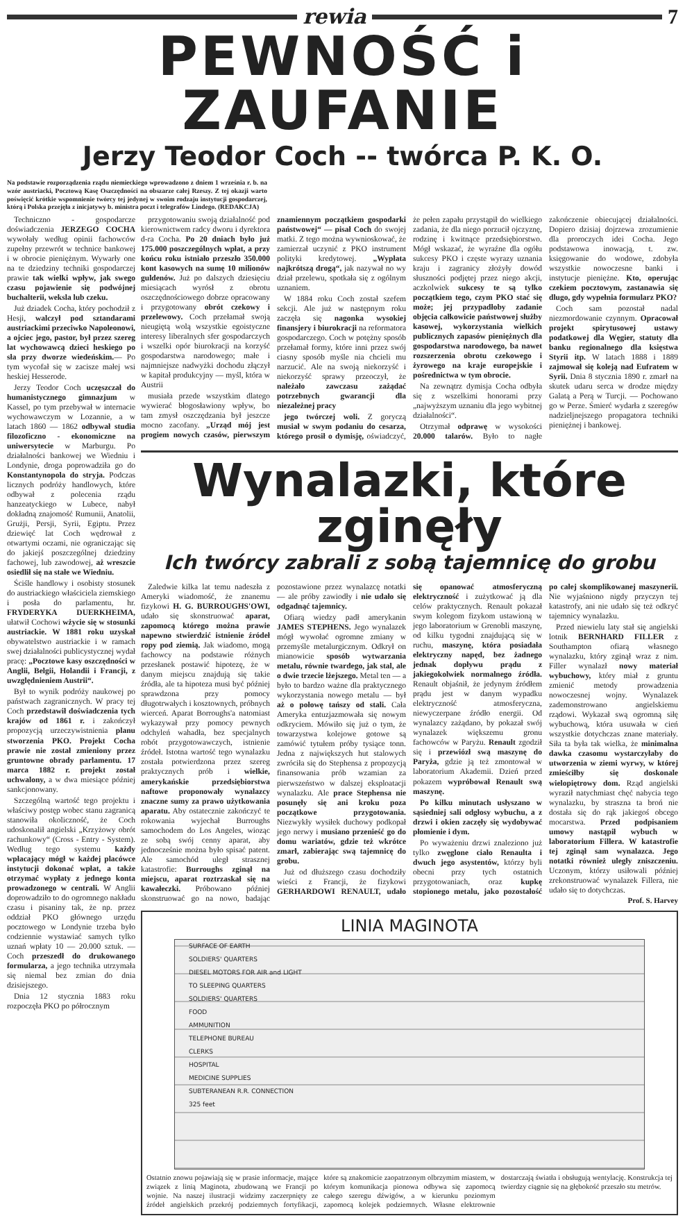rewia 7
PEWNOŚĆ i ZAUFANIE
Jerzy Teodor Coch -- twórca P. K. O.
Na podstawie rozporządzenia rządu niemieckiego wprowadzono z dniem 1 września r. b. na wzór austriacki, Pocztową Kasę Oszczędności na obszarze całej Rzeszy. Z tej okazji warto poświęcić krótkie wspomnienie twórcy tej jedynej w swoim rodzaju instytucji gospodarczej, którą i Polska przejęła z inicjatywy b. ministra poczt i telegrafów Lindego. (REDAKCJA)
Techniczno - gospodarcze doświadczenia JERZEGO COCHA wywołały według opinii fachowców zupełny przewrót w technice bankowej i w obrocie pieniężnym. Wywarły one na te dziedziny techniki gospodarczej prawie tak wielki wpływ, jak swego czasu pojawienie się podwójnej buchalterii, weksla lub czeku.
Już dziadek Cocha, który pochodził z Hesji, walczył pod sztandarami austriackimi przeciwko Napoleonowi, a ojciec jego, pastor, był przez szereg lat wychowawcą dzieci heskiego po sła przy dworze wiedeńskim.— Po tym wycofał się w zacisze małej wsi heskiej Hesserode.
Jerzy Teodor Coch uczęszczał do humanistycznego gimnazjum w Kassel, po tym przebywał w internacie wychowawczym w Lozannie, a w latach 1860 — 1862 odbywał studia filozoficzno - ekonomiczne na uniwersytecie w Marburgu. Po działalności bankowej we Wiedniu i Londynie, droga poprowadziła go do Konstantynopola do stryja. Podczas licznych podróży handlowych, które odbywał z polecenia rządu hanzeatyckiego w Lubece, nabył dokładną znajomość Rumunii, Anatolii, Grużji, Persji, Syrii, Egiptu. Przez dziewięć lat Coch wędrował z otwartymi oczami, nie ograniczając się do jakiejś poszczególnej dziedziny fachowej, lub zawodowej, aż wreszcie osiedlił się na stałe we Wiedniu.
Ściśle handlowy i osobisty stosunek do austriackiego właściciela ziemskiego i posła do parlamentu, hr. FRYDERYKA DUERKHEIMA, ułatwił Cochowi wżycie się w stosunki austriackie. W 1881 roku uzyskał obywatelstwo austriackie i w ramach swej działalności publicystycznej wydał pracę: „Pocztowe kasy oszczędności w Anglii, Belgii, Holandii i Francji, z uwzględnieniem Austrii“.
Był to wynik podróży naukowej po państwach zagranicznych. W pracy tej Coch przedstawił doświadczenia tych krajów od 1861 r. i zakończył propozycją urzeczywistnienia planu stworzenia PKO. Projekt Cocha prawie nie został zmieniony przez gruntowne obrady parlamentu. 17 marca 1882 r. projekt został uchwalony, a w dwa miesiące później sankcjonowany.
Szczególną wartość tego projektu i właściwy postęp wobec stanu zagranicą stanowiła okoliczność, że Coch udoskonalił angielski „Krzyżowy obrót rachunkowy“ (Cross - Entry - System). Według tego systemu każdy wpłacający mógł w każdej placówce instytucji dokonać wpłat, a także otrzymać wypłaty z jednego konta prowadzonego w centrali. W Anglii doprowadziło to do ogromnego nakładu czasu i pisaniny tak, że np. przez oddział PKO głównego urzędu pocztowego w Londynie trzeba było codziennie wystawiać samych tylko uznań wpłaty 10 — 20.000 sztuk. — Coch przeszedł do drukowanego formularza, a jego technika utrzymała się niemal bez zmian do dnia dzisiejszego.
Dnia 12 stycznia 1883 roku rozpoczęła PKO po półrocznym
przygotowaniu swoją działalność pod kierownictwem radcy dworu i dyrektora d-ra Cocha. Po 20 dniach było już 175.000 poszczególnych wpłat, a przy końcu roku istniało przeszło 350.000 kont kasowych na sumę 10 milionów guldenów. Już po dalszych dziesięciu miesiącach wyrósł z obrotu oszczędnościowego dobrze opracowany i przygotowany obrót czekowy i przelewowy. Coch przełamał swoją nieugiętą wolą wszystkie egoistyczne interesy liberalnych sfer gospodarczych i wszelki opór biurokracji na korzyść gospodarstwa narodowego; małe i najmniejsze nadwyżki dochodu złączył w kapitał produkcyjny — myśl, która w Austrii
musiała przede wszystkim dlatego wywierać błogosławiony wpływ, bo tam zmysł oszczędzania był jeszcze mocno zacofany. „Urząd mój jest progiem nowych czasów, pierwszym znamiennym początkiem gospodarki państwowej“ — pisał Coch do swojej matki. Z tego można wywnioskować, że zamierzał uczynić z PKO instrument polityki kredytowej. „Wypłata najkrótszą drogą“, jak nazywał no wy dział przelewu, spotkała się z ogólnym uznaniem.
W 1884 roku Coch został szefem sekcji. Ale już w następnym roku zaczęła się nagonka wysokiej finansjery i biurokracji na reformatora gospodarczego. Coch w potężny sposób przełamał formy, które inni przez swój ciasny sposób myśle nia chcieli mu narzucić. Ale na swoją niekorzyść i niekorzyść sprawy przeoczył, że należało zawczasu zażądać potrzebnych gwarancji dla niezależnej pracy
jego twórczej woli. Z goryczą musiał w swym podaniu do cesarza, którego prosił o dymisję, oświadczyć, że pełen zapału przystąpił do wielkiego zadania, że dla niego porzucił ojczyznę, rodzinę i kwitnące przedsiębiorstwo. Mógł wskazać, że wyraźne dla ogółu sukcesy PKO i częste wyrazy uznania kraju i zagranicy złożyły dowód słuszności podjętej przez niego akcji, aczkolwiek sukcesy te są tylko początkiem tego, czym PKO stać się może; jej przypadłoby zadanie objęcia całkowicie państwowej służby kasowej, wykorzystania wielkich publicznych zapasów pieniężnych dla gospodarstwa narodowego, ba nawet rozszerzenia obrotu czekowego i żyrowego na kraje europejskie i pośrednictwa w tym obrocie.
Na zewnątrz dymisja Cocha odbyła się z wszelkimi honorami przy „najwyższym uznaniu dla jego wybitnej działalności“.
Otrzymał odprawę w wysokości 20.000 talarów. Było to nagłe zakończenie obiecującej działalności. Dopiero dzisiaj dojrzewa zrozumienie dla proroczych idei Cocha. Jego podstawowa inowacją, t. zw. księgowanie do wodowe, zdobyła wszystkie nowoczesne banki i instytucje pieniężne. Kto, operując czekiem pocztowym, zastanawia się dlugo, gdy wypełnia formularz PKO?
Coch sam pozostał nadal niezmordowanie czynnym. Opracował projekt spirytusowej ustawy podatkowej dla Węgier, statuty dla banku regionalnego dla księstwa Styrii itp. W latach 1888 i 1889 zajmował się koleją nad Eufratem w Syrii. Dnia 8 stycznia 1890 r. zmarł na skutek udaru serca w drodze między Galatą a Perą w Turcji. — Pochowano go w Perze. Śmierć wydarła z szeregów nadzieljnejszego propagatora techniki pieniężnej i bankowej.
Wynalazki, które zginęły
Ich twórcy zabrali z sobą tajemnicę do grobu
Zaledwie kilka lat temu nadeszła z Ameryki wiadomość, że znanemu fizykowi H. G. BURROUGHS'OWI, udało się skonstruować aparat, zapomocą którego można prawie napewno stwierdzić istnienie źródeł ropy pod ziemią. Jak wiadomo, mogą fachowcy na podstawie różnych przesłanek postawić hipotezę, że w danym miejscu znajdują się takie źródła, ale ta hipoteza musi być później sprawdzona przy pomocy długotrwałych i kosztownych, próbnych wierceń. Aparat Borroughs'a natomiast wykazywał przy pomocy pewnych odchyleń wahadła, bez specjalnych robót przygotowawczych, istnienie źródeł. Istotna wartość tego wynalazku została potwierdzona przez szereg praktycznych prób i wielkie, amerykańskie przedsiębiorstwa naftowe proponowały wynalazcy znaczne sumy za prawo użytkowania aparatu. Aby ostatecznie zakończyć te rokowania wyjechał Burroughs samochodem do Los Angeles, wioząc ze sobą swój cenny aparat, aby jednocześnie można było spisać patent. Ale samochód uległ strasznej katastrofie: Burroughs zginął na miejscu, aparat roztrzaskał się na kawałeczki. Próbowano później skonstruować go na nowo, badając pozostawione przez wynalazcę notatki — ale próby zawiodły i nie udało się odgadnąć tajemnicy.
Ofiarą wiedzy padł amerykanin JAMES STEPHENS. Jego wynalazek mógł wywołać ogromne zmiany w przemyśle metalurgicznym. Odkrył on mianowicie sposób wytwarzania metalu, równie twardego, jak stal, ale o dwie trzecie lżejszego. Metal ten — a było to bardzo ważne dla praktycznego wykorzystania nowego metalu — był aż o połowę tańszy od stali. Cała Ameryka entuzjazmowała się nowym odkryciem. Mówiło się już o tym, że towarzystwa kolejowe gotowe są zamówić tytułem próby tysiące tonn. Jedna z największych hut stalowych zwróciła się do Stephensa z propozycją finansowania prób wzamian za pierwszeństwo w dalszej eksploatacji wynalazku. Ale prace Stephensa nie posunęły się ani kroku poza początkowe przygotowania. Niezwykły wysiłek duchowy podkopał jego nerwy i musiano przenieść go do domu wariatów, gdzie też wkrótce zmarł, zabierając swą tajemnicę do grobu.
Już od dłuższego czasu dochodziły wieści z Francji, że fizykowi GERHARDOWI RENAULT, udało się opanować atmosferyczną elektryczność i zużytkować ją dla celów praktycznych. Renault pokazał swym kolegom fizykom ustawioną w jego laboratorium w Grenobli maszynę, od kilku tygodni znajdującą się w ruchu, maszynę, która posiadała elektryczny napęd, bez żadnego jednak dopływu prądu z jakiegokolwiek normalnego źródła. Renault objaśnił, że jedynym źródłem prądu jest w danym wypadku elektryczność atmosferyczna, niewyczerpane źródło energii. Od wynalazcy zażądano, by pokazał swój wynalazek większemu gronu fachowców w Paryżu. Renault zgodził się i przewiózł swą maszynę do Paryża, gdzie ją też zmontował w laboratorium Akademii. Dzień przed pokazem wypróbował Renault swą maszynę.
Po kilku minutach usłyszano w sąsiedniej sali odgłosy wybuchu, a z drzwi i okien zaczęły się wydobywać płomienie i dym.
Po wyważeniu drzwi znaleziono już tylko zwęglone ciało Renaulta i dwuch jego asystentów, którzy byli obecni przy tych ostatnich przygotowaniach, oraz kupkę stopionego metalu, jako pozostałość po całej skomplikowanej maszynerii. Nie wyjaśniono nigdy przyczyn tej katastrofy, ani nie udało się też odkryć tajemnicy wynalazku.
Przed niewielu laty stał się angielski lotnik BERNHARD FILLER z Southampton ofiarą własnego wynalazku, który zginął wraz z nim. Filler wynalazł nowy materiał wybuchowy, który miał z gruntu zmienić metody prowadzenia nowoczesnej wojny. Wynalazek zademonstrowano angielskiemu rządowi. Wykazał swą ogromną siłę wybuchową, która usuwała w cień wszystkie dotychczas znane materiały. Siła ta była tak wielka, że minimalna dawka czasomu wystarczyłaby do utworzenia w ziemi wyrwy, w której zmieściłby się doskonale wielopiętrowy dom. Rząd angielski wyraził natychmiast chęć nabycia tego wynalazku, by straszna ta broń nie dostała się do rąk jakiegoś obcego mocarstwa. Przed podpisaniem umowy nastąpił wybuch w laboratorium Fillera. W katastrofie tej zginął sam wynalazca. Jego notatki również uległy zniszczeniu. Uczonym, którzy usiłowali później zrekonstruować wynalazek Fillera, nie udało się to dotychczas.
Prof. S. Harvey
LINIA MAGINOTA
SURFACE OF EARTH
SOLDIERS' QUARTERS
DIESEL MOTORS FOR AIR and LIGHT
TO SLEEPING QUARTERS
SOLDIERS' QUARTERS
FOOD
AMMUNITION
TELEPHONE BUREAU
CLERKS
HOSPITAL
MEDICINE SUPPLIES
SUBTERANEAN R.R. CONNECTION
325 feet
Ostatnio znowu pojawiają się w prasie informacje, mające związek z linią Maginota, zbudowaną we Francji po wojnie. Na naszej ilustracji widzimy zaczerpnięty ze źródeł angielskich przekrój podziemnych fortyfikacji, które są znakomicie zaopatrzonym olbrzymim miastem, w którym komunikacja pionowa odbywa się zapomocą całego szeregu dźwigów, a w kierunku poziomym zapomocą kolejek podziemnych. Własne elektrownie dostarczają światła i obsługują wentylację. Konstrukcja tej twierdzy ciągnie się na głębokość przeszło stu metrów.